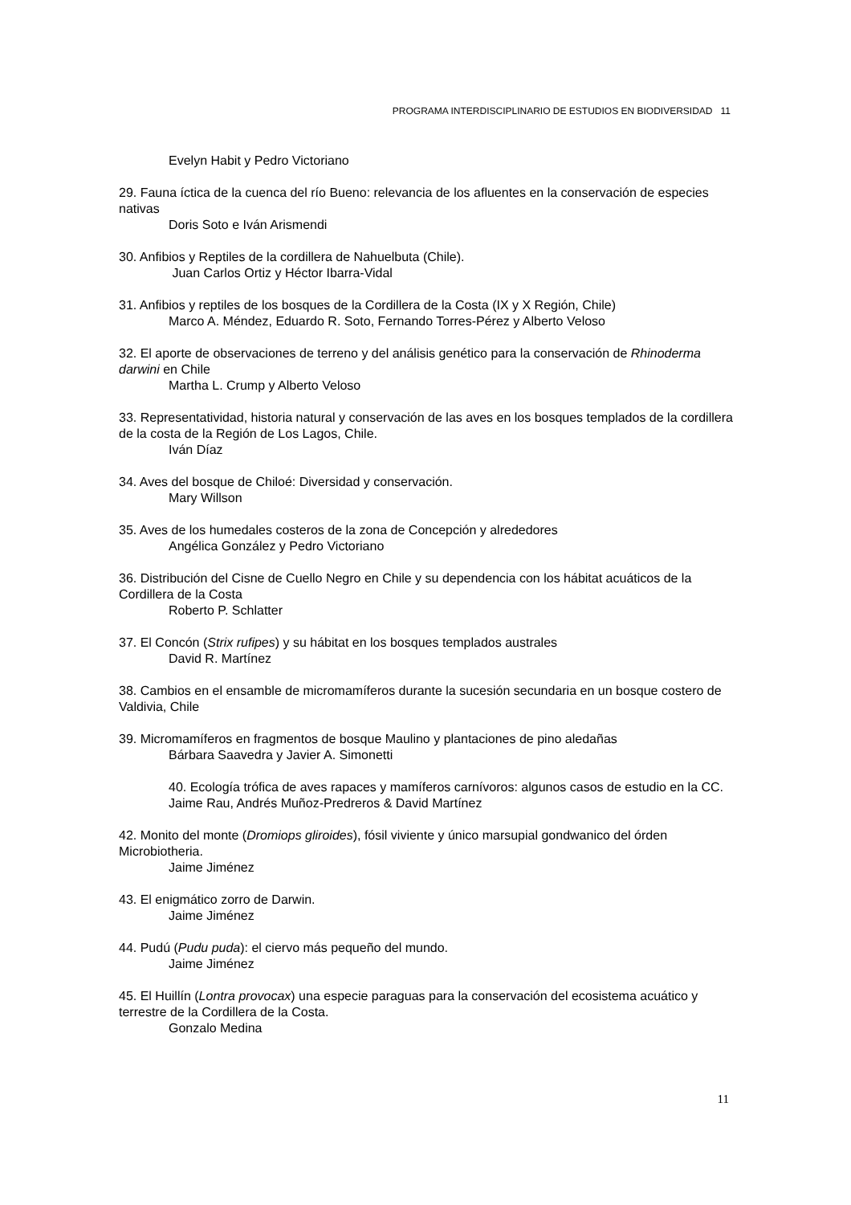PROGRAMA INTERDISCIPLINARIO DE ESTUDIOS EN BIODIVERSIDAD 11
Evelyn Habit y Pedro Victoriano
29. Fauna íctica de la cuenca del río Bueno: relevancia de los afluentes en la conservación de especies nativas
Doris Soto e Iván Arismendi
30. Anfibios y Reptiles de la cordillera de Nahuelbuta (Chile).
Juan Carlos Ortiz y Héctor Ibarra-Vidal
31. Anfibios y reptiles de los bosques de la Cordillera de la Costa (IX y X Región, Chile)
Marco A. Méndez, Eduardo R. Soto, Fernando Torres-Pérez y Alberto Veloso
32. El aporte de observaciones de terreno y del análisis genético para la conservación de Rhinoderma darwini en Chile
Martha L. Crump y Alberto Veloso
33. Representatividad, historia natural y conservación de las aves en los bosques templados de la cordillera de la costa de la Región de Los Lagos, Chile.
Iván Díaz
34. Aves del bosque de Chiloé: Diversidad y conservación.
Mary Willson
35. Aves de los humedales costeros de la zona de Concepción y alrededores
Angélica González y Pedro Victoriano
36. Distribución del Cisne de Cuello Negro en Chile y su dependencia con los hábitat acuáticos de la Cordillera de la Costa
Roberto P. Schlatter
37. El Concón (Strix rufipes) y su hábitat en los bosques templados australes
David R. Martínez
38. Cambios en el ensamble de micromamíferos durante la sucesión secundaria en un bosque costero de Valdivia, Chile
39. Micromamíferos en fragmentos de bosque Maulino y plantaciones de pino aledañas
Bárbara Saavedra y Javier A. Simonetti
40. Ecología trófica de aves rapaces y mamíferos carnívoros: algunos casos de estudio en la CC. Jaime Rau, Andrés Muñoz-Predreros & David Martínez
42. Monito del monte (Dromiops gliroides), fósil viviente y único marsupial gondwanico del órden Microbiotheria.
Jaime Jiménez
43. El enigmático zorro de Darwin.
Jaime Jiménez
44. Pudú (Pudu puda): el ciervo más pequeño del mundo.
Jaime Jiménez
45. El Huillín (Lontra provocax) una especie paraguas para la conservación del ecosistema acuático y terrestre de la Cordillera de la Costa.
Gonzalo Medina
11